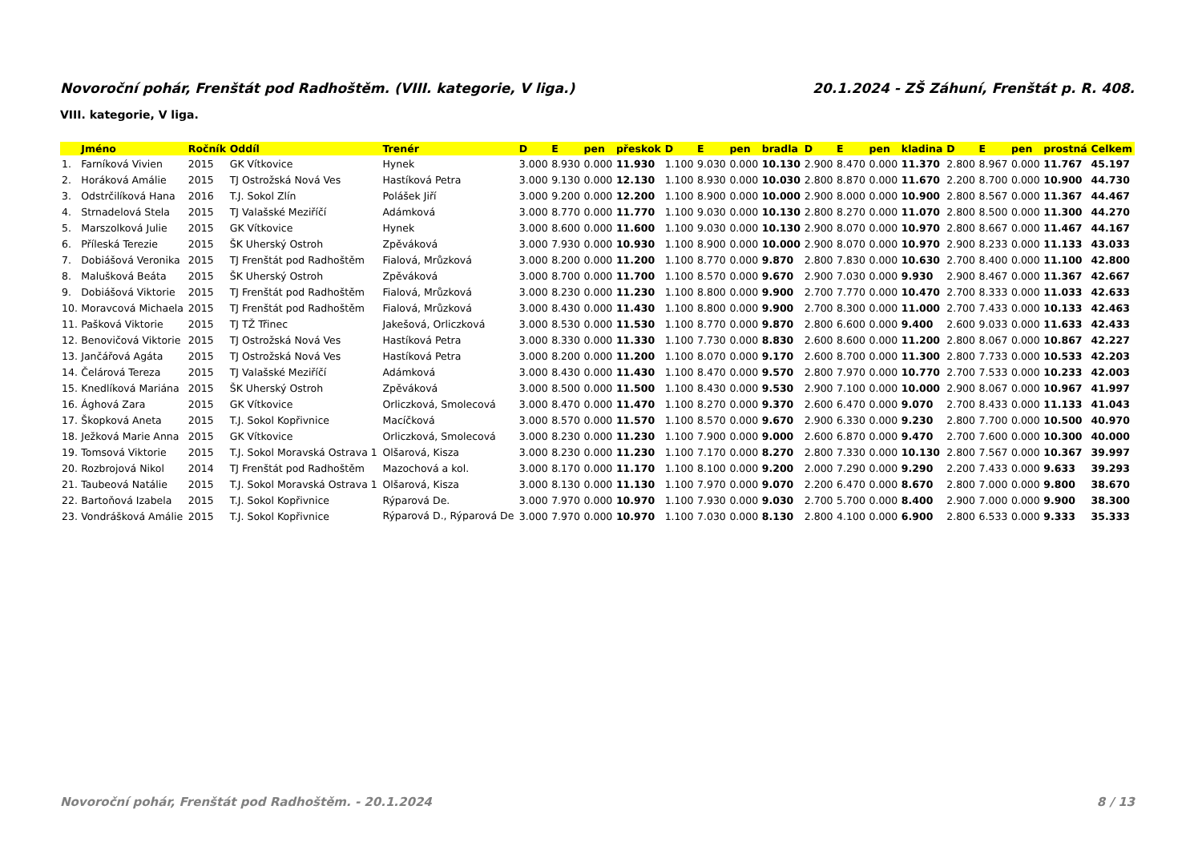Novoroční pohár, Frenštát pod Radhoštěm. (VIII. kategorie, V liga.) 20.1.2024 - ZŠ Záhuní, Frenštát p. R. 408.
VIII. kategorie, V liga.
| | Jméno | Ročník | Oddíl | Trenér | D | E | pen | přeskok | D | E | pen | bradla | D | E | pen | kladina | D | E | pen | prostná | Celkem |
| --- | --- | --- | --- | --- | --- | --- | --- | --- | --- | --- | --- | --- | --- | --- | --- | --- | --- | --- | --- | --- | --- |
| 1. | Farníková Vivien | 2015 | GK Vítkovice | Hynek | 3.000 | 8.930 | 0.000 | 11.930 | 1.100 | 9.030 | 0.000 | 10.130 | 2.900 | 8.470 | 0.000 | 11.370 | 2.800 | 8.967 | 0.000 | 11.767 | 45.197 |
| 2. | Horáková Amálie | 2015 | TJ Ostrožská Nová Ves | Hastíková Petra | 3.000 | 9.130 | 0.000 | 12.130 | 1.100 | 8.930 | 0.000 | 10.030 | 2.800 | 8.870 | 0.000 | 11.670 | 2.200 | 8.700 | 0.000 | 10.900 | 44.730 |
| 3. | Odstrčilíková Hana | 2016 | T.J. Sokol Zlín | Polášek Jiří | 3.000 | 9.200 | 0.000 | 12.200 | 1.100 | 8.900 | 0.000 | 10.000 | 2.900 | 8.000 | 0.000 | 10.900 | 2.800 | 8.567 | 0.000 | 11.367 | 44.467 |
| 4. | Strnadelová Stela | 2015 | TJ Valašské Meziříčí | Adámková | 3.000 | 8.770 | 0.000 | 11.770 | 1.100 | 9.030 | 0.000 | 10.130 | 2.800 | 8.270 | 0.000 | 11.070 | 2.800 | 8.500 | 0.000 | 11.300 | 44.270 |
| 5. | Marszolková Julie | 2015 | GK Vítkovice | Hynek | 3.000 | 8.600 | 0.000 | 11.600 | 1.100 | 9.030 | 0.000 | 10.130 | 2.900 | 8.070 | 0.000 | 10.970 | 2.800 | 8.667 | 0.000 | 11.467 | 44.167 |
| 6. | Příleská Terezie | 2015 | ŠK Uherský Ostroh | Zpěváková | 3.000 | 7.930 | 0.000 | 10.930 | 1.100 | 8.900 | 0.000 | 10.000 | 2.900 | 8.070 | 0.000 | 10.970 | 2.900 | 8.233 | 0.000 | 11.133 | 43.033 |
| 7. | Dobiášová Veronika | 2015 | TJ Frenštát pod Radhoštěm | Fialová, Mrůzková | 3.000 | 8.200 | 0.000 | 11.200 | 1.100 | 8.770 | 0.000 | 9.870 | 2.800 | 7.830 | 0.000 | 10.630 | 2.700 | 8.400 | 0.000 | 11.100 | 42.800 |
| 8. | Malušková Beáta | 2015 | ŠK Uherský Ostroh | Zpěváková | 3.000 | 8.700 | 0.000 | 11.700 | 1.100 | 8.570 | 0.000 | 9.670 | 2.900 | 7.030 | 0.000 | 9.930 | 2.900 | 8.467 | 0.000 | 11.367 | 42.667 |
| 9. | Dobiášová Viktorie | 2015 | TJ Frenštát pod Radhoštěm | Fialová, Mrůzková | 3.000 | 8.230 | 0.000 | 11.230 | 1.100 | 8.800 | 0.000 | 9.900 | 2.700 | 7.770 | 0.000 | 10.470 | 2.700 | 8.333 | 0.000 | 11.033 | 42.633 |
| 10. | Moravcová Michaela | 2015 | TJ Frenštát pod Radhoštěm | Fialová, Mrůzková | 3.000 | 8.430 | 0.000 | 11.430 | 1.100 | 8.800 | 0.000 | 9.900 | 2.700 | 8.300 | 0.000 | 11.000 | 2.700 | 7.433 | 0.000 | 10.133 | 42.463 |
| 11. | Pašková Viktorie | 2015 | TJ TŽ Třinec | Jakešová, Orliczková | 3.000 | 8.530 | 0.000 | 11.530 | 1.100 | 8.770 | 0.000 | 9.870 | 2.800 | 6.600 | 0.000 | 9.400 | 2.600 | 9.033 | 0.000 | 11.633 | 42.433 |
| 12. | Benovičová Viktorie | 2015 | TJ Ostrožská Nová Ves | Hastíková Petra | 3.000 | 8.330 | 0.000 | 11.330 | 1.100 | 7.730 | 0.000 | 8.830 | 2.600 | 8.600 | 0.000 | 11.200 | 2.800 | 8.067 | 0.000 | 10.867 | 42.227 |
| 13. | Jančářová Agáta | 2015 | TJ Ostrožská Nová Ves | Hastíková Petra | 3.000 | 8.200 | 0.000 | 11.200 | 1.100 | 8.070 | 0.000 | 9.170 | 2.600 | 8.700 | 0.000 | 11.300 | 2.800 | 7.733 | 0.000 | 10.533 | 42.203 |
| 14. | Čelárová Tereza | 2015 | TJ Valašské Meziříčí | Adámková | 3.000 | 8.430 | 0.000 | 11.430 | 1.100 | 8.470 | 0.000 | 9.570 | 2.800 | 7.970 | 0.000 | 10.770 | 2.700 | 7.533 | 0.000 | 10.233 | 42.003 |
| 15. | Knedlíková Mariána | 2015 | ŠK Uherský Ostroh | Zpěváková | 3.000 | 8.500 | 0.000 | 11.500 | 1.100 | 8.430 | 0.000 | 9.530 | 2.900 | 7.100 | 0.000 | 10.000 | 2.900 | 8.067 | 0.000 | 10.967 | 41.997 |
| 16. | Ághová Zara | 2015 | GK Vítkovice | Orliczková, Smolecová | 3.000 | 8.470 | 0.000 | 11.470 | 1.100 | 8.270 | 0.000 | 9.370 | 2.600 | 6.470 | 0.000 | 9.070 | 2.700 | 8.433 | 0.000 | 11.133 | 41.043 |
| 17. | Škopková Aneta | 2015 | T.J. Sokol Kopřivnice | Macíčková | 3.000 | 8.570 | 0.000 | 11.570 | 1.100 | 8.570 | 0.000 | 9.670 | 2.900 | 6.330 | 0.000 | 9.230 | 2.800 | 7.700 | 0.000 | 10.500 | 40.970 |
| 18. | Ježková Marie Anna | 2015 | GK Vítkovice | Orliczková, Smolecová | 3.000 | 8.230 | 0.000 | 11.230 | 1.100 | 7.900 | 0.000 | 9.000 | 2.600 | 6.870 | 0.000 | 9.470 | 2.700 | 7.600 | 0.000 | 10.300 | 40.000 |
| 19. | Tomsová Viktorie | 2015 | T.J. Sokol Moravská Ostrava 1 | Olšarová, Kisza | 3.000 | 8.230 | 0.000 | 11.230 | 1.100 | 7.170 | 0.000 | 8.270 | 2.800 | 7.330 | 0.000 | 10.130 | 2.800 | 7.567 | 0.000 | 10.367 | 39.997 |
| 20. | Rozbrojová Nikol | 2014 | TJ Frenštát pod Radhoštěm | Mazochová a kol. | 3.000 | 8.170 | 0.000 | 11.170 | 1.100 | 8.100 | 0.000 | 9.200 | 2.000 | 7.290 | 0.000 | 9.290 | 2.200 | 7.433 | 0.000 | 9.633 | 39.293 |
| 21. | Taubeová Natálie | 2015 | T.J. Sokol Moravská Ostrava 1 | Olšarová, Kisza | 3.000 | 8.130 | 0.000 | 11.130 | 1.100 | 7.970 | 0.000 | 9.070 | 2.200 | 6.470 | 0.000 | 8.670 | 2.800 | 7.000 | 0.000 | 9.800 | 38.670 |
| 22. | Bartoňová Izabela | 2015 | T.J. Sokol Kopřivnice | Rýparová De. | 3.000 | 7.970 | 0.000 | 10.970 | 1.100 | 7.930 | 0.000 | 9.030 | 2.700 | 5.700 | 0.000 | 8.400 | 2.900 | 7.000 | 0.000 | 9.900 | 38.300 |
| 23. | Vondrášková Amálie | 2015 | T.J. Sokol Kopřivnice | Rýparová D., Rýparová De | 3.000 | 7.970 | 0.000 | 10.970 | 1.100 | 7.030 | 0.000 | 8.130 | 2.800 | 4.100 | 0.000 | 6.900 | 2.800 | 6.533 | 0.000 | 9.333 | 35.333 |
Novoroční pohár, Frenštát pod Radhoštěm. - 20.1.2024 8 / 13